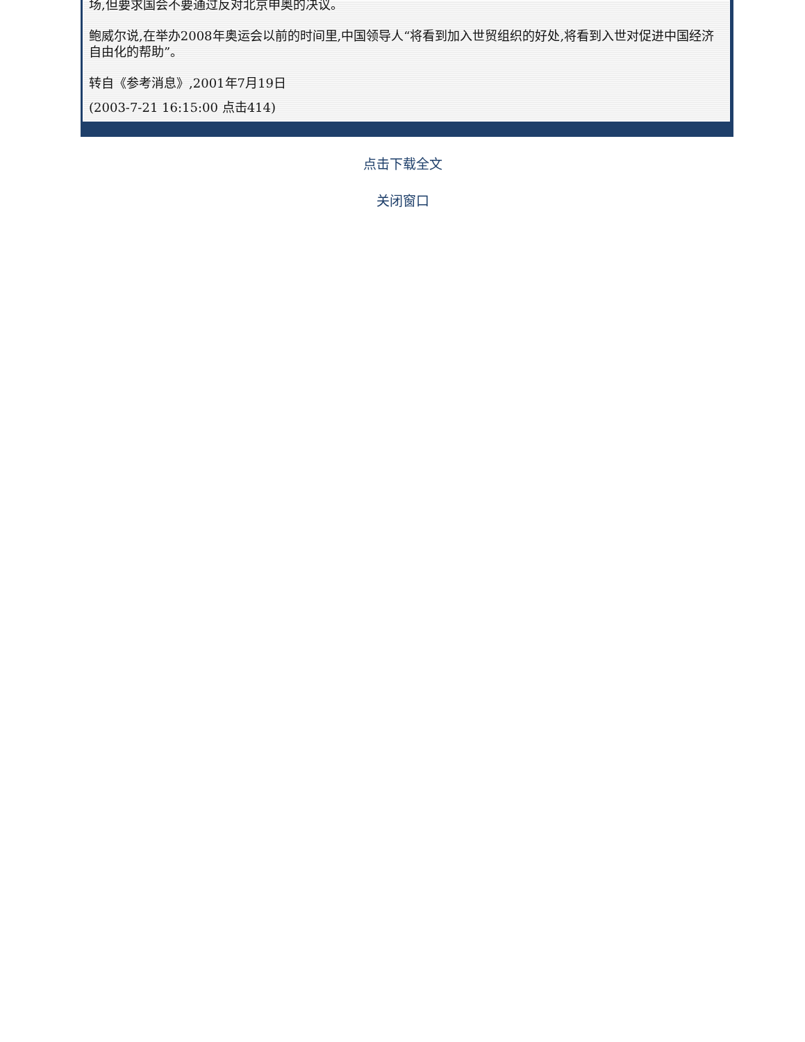场,但要求国会不要通过反对北京申奥的决议。
鲍威尔说,在举办2008年奥运会以前的时间里,中国领导人“将看到加入世贸组织的好处,将看到入世对促进中国经济自由化的帮助”。
转自《参考消息》,2001年7月19日
(2003-7-21 16:15:00 点击414)
点击下载全文
关闭窗口